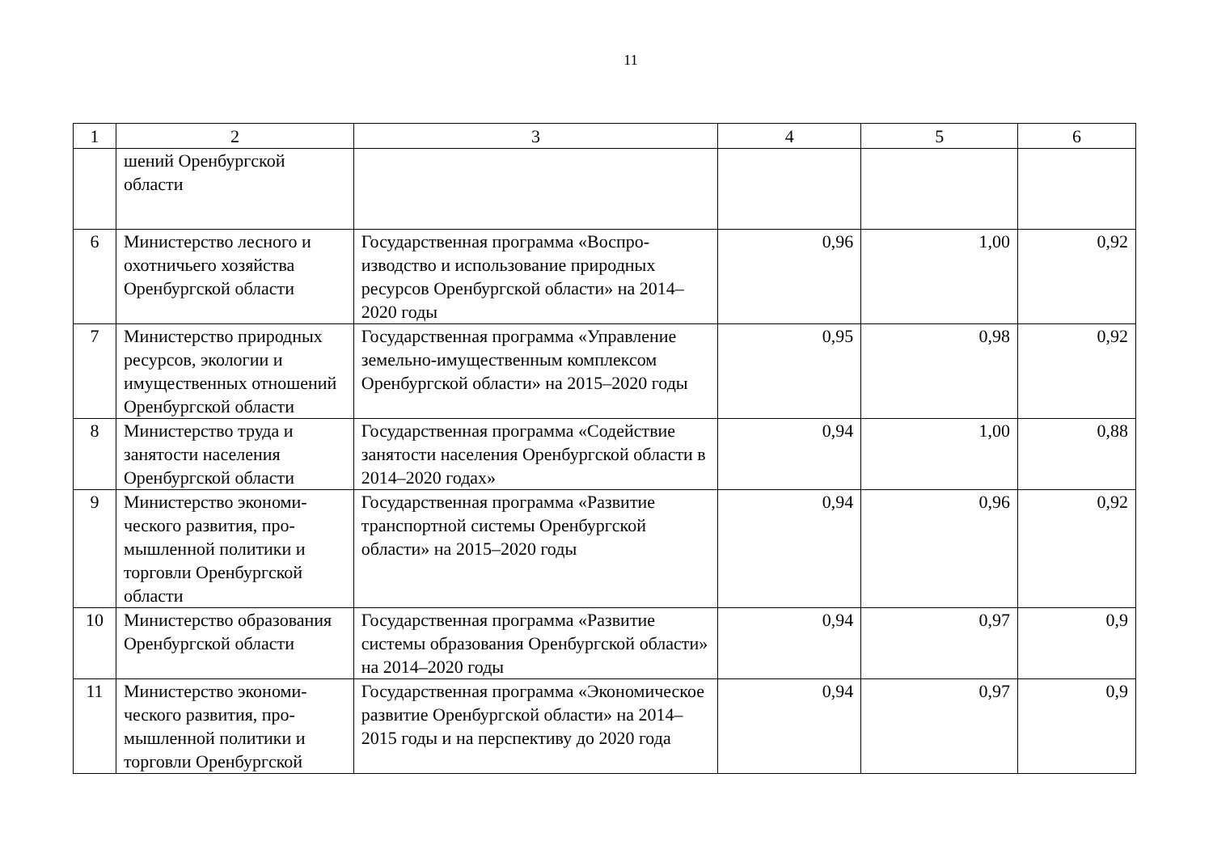11
| 1 | 2 | 3 | 4 | 5 | 6 |
| | шений Оренбургской области | | | | |
| 6 | Министерство лесного и охотничьего хозяйства Оренбургской области | Государственная программа «Воспро­изводство и использование природных ресурсов Оренбургской области» на 2014–2020 годы | 0,96 | 1,00 | 0,92 |
| 7 | Министерство природ­ных ресурсов, экологии и имущественных отно­шений Оренбургской области | Государственная программа «Управле­ние земельно-имущественным ком­плексом Оренбургской области» на 2015–2020 годы | 0,95 | 0,98 | 0,92 |
| 8 | Министерство труда и занятости населения Оренбургской области | Государственная программа «Содей­ствие занятости населения Оренбург­ской области в 2014–2020 годах» | 0,94 | 1,00 | 0,88 |
| 9 | Министерство экономи­ческого развития, про­мышленной политики и торговли Оренбургской области | Государственная программа «Развитие транспортной системы Оренбургской области» на 2015–2020 годы | 0,94 | 0,96 | 0,92 |
| 10 | Министерство образова­ния Оренбургской обла­сти | Государственная программа «Развитие системы образования Оренбургской области» на 2014–2020 годы | 0,94 | 0,97 | 0,9 |
| 11 | Министерство экономи­ческого развития, про­мышленной политики и торговли Оренбургской | Государственная программа «Эконо­мическое развитие Оренбургской обла­сти» на 2014–2015 годы и на перспек­тиву до 2020 года | 0,94 | 0,97 | 0,9 |